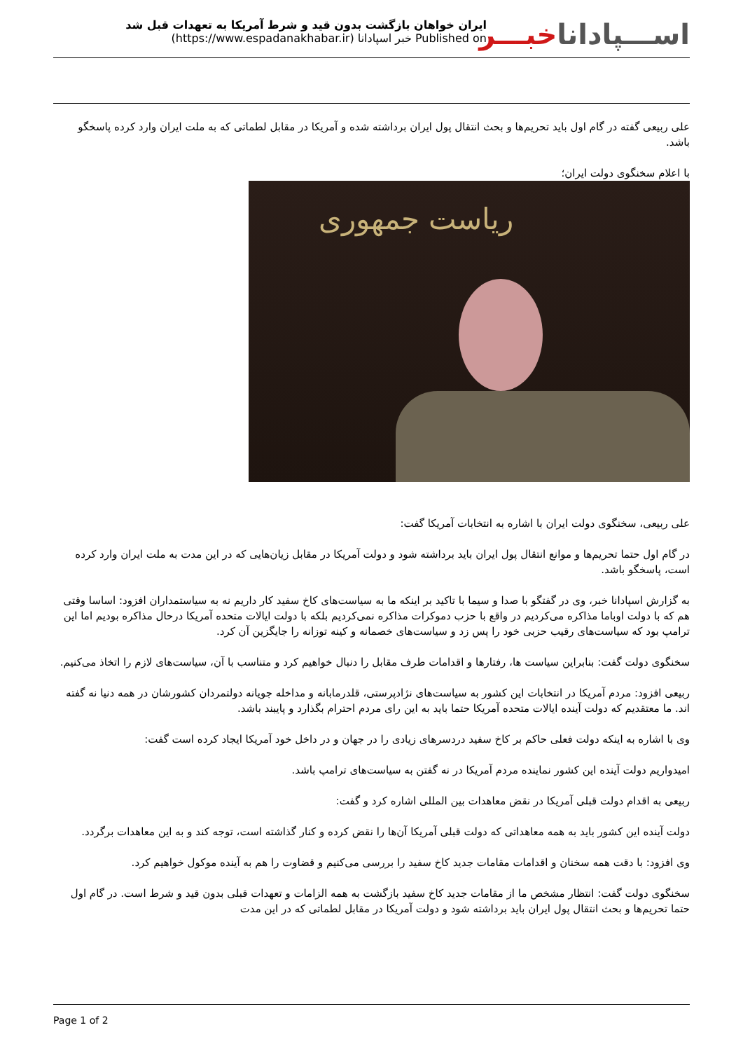ایران خواهان بازگشت بدون قید و شرط آمریکا به تعهدات قبل شد
Published on خبر اسپادانا (https://www.espadanakhabar.ir)
اســـپاداناخبـــر
علی ربیعی گفته در گام اول باید تحریم‌ها و بحث انتقال پول ایران برداشته شده و آمریکا در مقابل لطماتی که به ملت ایران وارد کرده پاسخگو باشد.
با اعلام سخنگوی دولت ایران؛
ریاست جمهوری
علی ربیعی، سخنگوی دولت ایران با اشاره به انتخابات آمریکا گفت:
در گام اول حتما تحریم‌ها و موانع انتقال پول ایران باید برداشته شود و دولت آمریکا در مقابل زیان‌هایی که در این مدت به ملت ایران وارد کرده است، پاسخگو باشد.
به گزارش اسپادانا خبر، وی در گفتگو با صدا و سیما با تاکید بر اینکه ما به سیاست‌های کاخ سفید کار داریم نه به سیاستمداران افزود: اساسا وقتی هم که با دولت اوباما مذاکره می‌کردیم در واقع با حزب دموکرات مذاکره نمی‌کردیم بلکه با دولت ایالات متحده آمریکا درحال مذاکره بودیم اما این ترامپ بود که سیاست‌های رقیب حزبی خود را پس زد و سیاست‌های خصمانه و کینه توزانه را جایگزین آن کرد.
سخنگوی دولت گفت: بنابراین سیاست ها، رفتارها و اقدامات طرف مقابل را دنبال خواهیم کرد و متناسب با آن، سیاست‌های لازم را اتخاذ می‌کنیم.
ربیعی افزود: مردم آمریکا در انتخابات این کشور به سیاست‌های نژادپرستی، قلدرمابانه و مداخله جویانه دولتمردان کشورشان در همه دنیا نه گفته اند. ما معتقدیم که دولت آینده ایالات متحده آمریکا حتما باید به این رای مردم احترام بگذارد و پایبند باشد.
وی با اشاره به اینکه دولت فعلی حاکم بر کاخ سفید دردسرهای زیادی را در جهان و در داخل خود آمریکا ایجاد کرده است گفت:
امیدواریم دولت آینده این کشور نماینده مردم آمریکا در نه گفتن به سیاست‌های ترامپ باشد.
ربیعی به اقدام دولت قبلی آمریکا در نقض معاهدات بین المللی اشاره کرد و گفت:
دولت آینده این کشور باید به همه معاهداتی که دولت قبلی آمریکا آن‌ها را نقض کرده و کنار گذاشته است، توجه کند و به این معاهدات برگردد.
وی افزود: با دقت همه سخنان و اقدامات مقامات جدید کاخ سفید را بررسی می‌کنیم و قضاوت را هم به آینده موکول خواهیم کرد.
سخنگوی دولت گفت: انتظار مشخص ما از مقامات جدید کاخ سفید بازگشت به همه الزامات و تعهدات قبلی بدون قید و شرط است. در گام اول حتما تحریم‌ها و بحث انتقال پول ایران باید برداشته شود و دولت آمریکا در مقابل لطماتی که در این مدت
Page 1 of 2